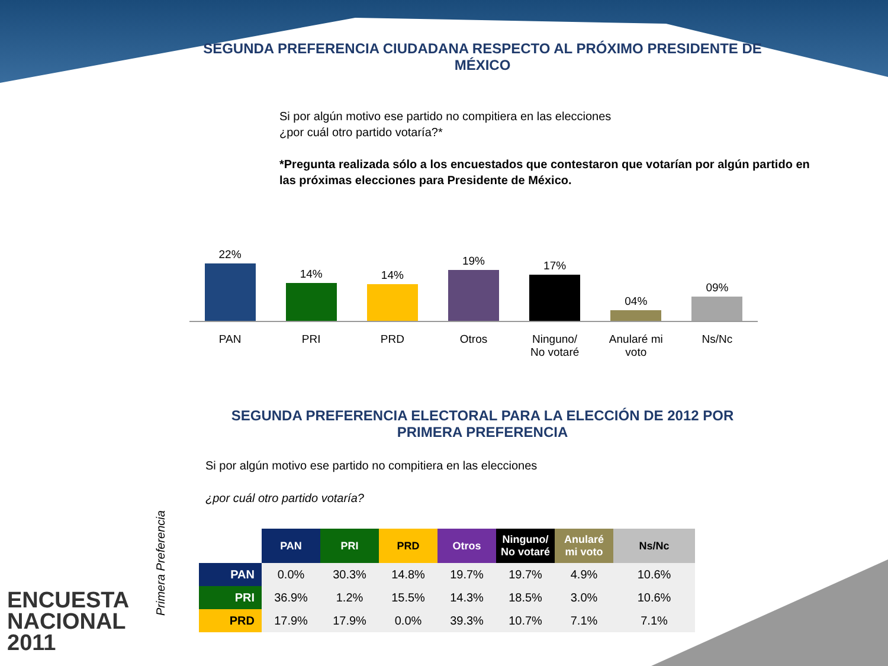SEGUNDA PREFERENCIA CIUDADANA RESPECTO AL PRÓXIMO PRESIDENTE DE MÉXICO
Si por algún motivo ese partido no compitiera en las elecciones
¿por cuál otro partido votaría?*
*Pregunta realizada sólo a los encuestados que contestaron que votarían por algún partido en las próximas elecciones para Presidente de México.
22%
14%
14%
19%
17%
04%
09%
PAN PRI PRD Otros Ninguno/
No votaré
Anularé mi
voto
Ns/Nc
SEGUNDA PREFERENCIA ELECTORAL PARA LA ELECCIÓN DE 2012 POR PRIMERA PREFERENCIA
Si por algún motivo ese partido no compitiera en las elecciones
¿por cuál otro partido votaría?
Primera Preferencia
| | PAN | PRI | PRD | Otros | Ninguno/ No votaré | Anularé mi voto | Ns/Nc |
| --- | --- | --- | --- | --- | --- | --- | --- |
| PAN | 0.0% | 30.3% | 14.8% | 19.7% | 19.7% | 4.9% | 10.6% |
| PRI | 36.9% | 1.2% | 15.5% | 14.3% | 18.5% | 3.0% | 10.6% |
| PRD | 17.9% | 17.9% | 0.0% | 39.3% | 10.7% | 7.1% | 7.1% |
ENCUESTA
NACIONAL
2011